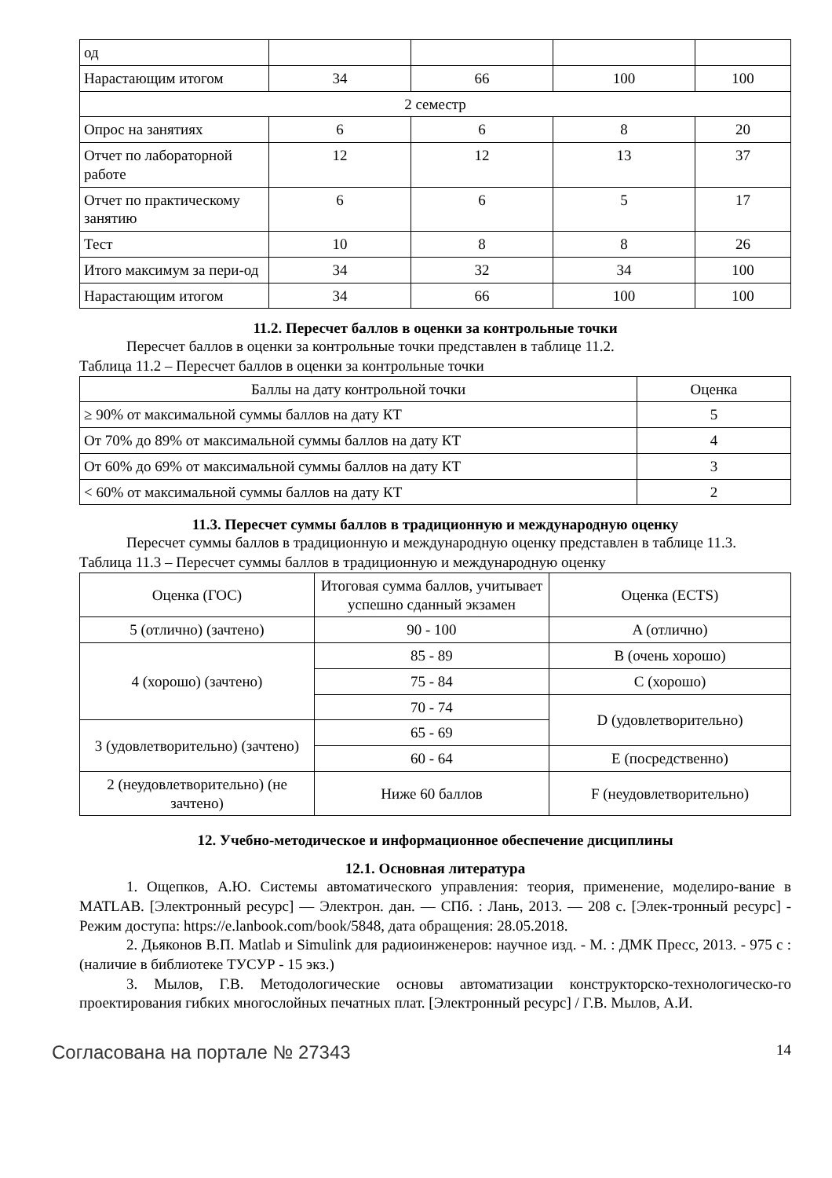| од | | | | |
| Нарастающим итогом | 34 | 66 | 100 | 100 |
| 2 семестр | | | | |
| Опрос на занятиях | 6 | 6 | 8 | 20 |
| Отчет по лабораторной работе | 12 | 12 | 13 | 37 |
| Отчет по практическому занятию | 6 | 6 | 5 | 17 |
| Тест | 10 | 8 | 8 | 26 |
| Итого максимум за пери-од | 34 | 32 | 34 | 100 |
| Нарастающим итогом | 34 | 66 | 100 | 100 |
11.2. Пересчет баллов в оценки за контрольные точки
Пересчет баллов в оценки за контрольные точки представлен в таблице 11.2.
Таблица 11.2 – Пересчет баллов в оценки за контрольные точки
| Баллы на дату контрольной точки | Оценка |
| --- | --- |
| ≥ 90% от максимальной суммы баллов на дату КТ | 5 |
| От 70% до 89% от максимальной суммы баллов на дату КТ | 4 |
| От 60% до 69% от максимальной суммы баллов на дату КТ | 3 |
| < 60% от максимальной суммы баллов на дату КТ | 2 |
11.3. Пересчет суммы баллов в традиционную и международную оценку
Пересчет суммы баллов в традиционную и международную оценку представлен в таблице 11.3.
Таблица 11.3 – Пересчет суммы баллов в традиционную и международную оценку
| Оценка (ГОС) | Итоговая сумма баллов, учитывает успешно сданный экзамен | Оценка (ECTS) |
| --- | --- | --- |
| 5 (отлично) (зачтено) | 90 - 100 | A (отлично) |
| 4 (хорошо) (зачтено) | 85 - 89 | B (очень хорошо) |
| | 75 - 84 | C (хорошо) |
| | 70 - 74 | D (удовлетворительно) |
| 3 (удовлетворительно) (зачтено) | 65 - 69 | |
| | 60 - 64 | E (посредственно) |
| 2 (неудовлетворительно) (не зачтено) | Ниже 60 баллов | F (неудовлетворительно) |
12. Учебно-методическое и информационное обеспечение дисциплины
12.1. Основная литература
1. Ощепков, А.Ю. Системы автоматического управления: теория, применение, моделиро-вание в MATLAB. [Электронный ресурс] — Электрон. дан. — СПб. : Лань, 2013. — 208 с. [Элек-тронный ресурс] - Режим доступа: https://e.lanbook.com/book/5848, дата обращения: 28.05.2018.
2. Дьяконов В.П. Matlab и Simulink для радиоинженеров: научное изд. - М. : ДМК Пресс, 2013. - 975 с : (наличие в библиотеке ТУСУР - 15 экз.)
3. Мылов, Г.В. Методологические основы автоматизации конструкторско-технологическо-го проектирования гибких многослойных печатных плат. [Электронный ресурс] / Г.В. Мылов, А.И.
Согласована на портале № 27343 14